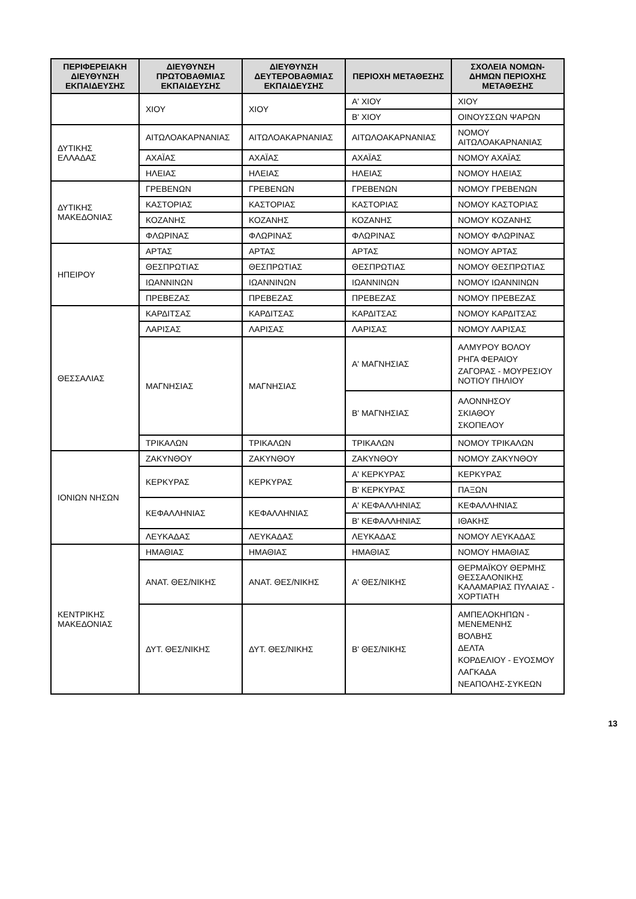| ΠΕΡΙΦΕΡΕΙΑΚΗ ΔΙΕΥΘΥΝΣΗ ΕΚΠΑΙΔΕΥΣΗΣ | ΔΙΕΥΘΥΝΣΗ ΠΡΩΤΟΒΑΘΜΙΑΣ ΕΚΠΑΙΔΕΥΣΗΣ | ΔΙΕΥΘΥΝΣΗ ΔΕΥΤΕΡΟΒΑΘΜΙΑΣ ΕΚΠΑΙΔΕΥΣΗΣ | ΠΕΡΙΟΧΗ ΜΕΤΑΘΕΣΗΣ | ΣΧΟΛΕΙΑ ΝΟΜΩΝ-ΔΗΜΩΝ ΠΕΡΙΟΧΗΣ ΜΕΤΑΘΕΣΗΣ |
| --- | --- | --- | --- | --- |
| | ΧΙΟΥ | ΧΙΟΥ | Α' ΧΙΟΥ | ΧΙΟΥ |
| | | | Β' ΧΙΟΥ | ΟΙΝΟΥΣΣΩΝ ΨΑΡΩΝ |
| ΔΥΤΙΚΗΣ ΕΛΛΑΔΑΣ | ΑΙΤΩΛΟΑΚΑΡΝΑΝΙΑΣ | ΑΙΤΩΛΟΑΚΑΡΝΑΝΙΑΣ | ΑΙΤΩΛΟΑΚΑΡΝΑΝΙΑΣ | ΝΟΜΟΥ ΑΙΤΩΛΟΑΚΑΡΝΑΝΙΑΣ |
| | ΑΧΑΪΑΣ | ΑΧΑΪΑΣ | ΑΧΑΪΑΣ | ΝΟΜΟΥ ΑΧΑΪΑΣ |
| | ΗΛΕΙΑΣ | ΗΛΕΙΑΣ | ΗΛΕΙΑΣ | ΝΟΜΟΥ ΗΛΕΙΑΣ |
| ΔΥΤΙΚΗΣ ΜΑΚΕΔΟΝΙΑΣ | ΓΡΕΒΕΝΩΝ | ΓΡΕΒΕΝΩΝ | ΓΡΕΒΕΝΩΝ | ΝΟΜΟΥ ΓΡΕΒΕΝΩΝ |
| | ΚΑΣΤΟΡΙΑΣ | ΚΑΣΤΟΡΙΑΣ | ΚΑΣΤΟΡΙΑΣ | ΝΟΜΟΥ ΚΑΣΤΟΡΙΑΣ |
| | ΚΟΖΑΝΗΣ | ΚΟΖΑΝΗΣ | ΚΟΖΑΝΗΣ | ΝΟΜΟΥ ΚΟΖΑΝΗΣ |
| | ΦΛΩΡΙΝΑΣ | ΦΛΩΡΙΝΑΣ | ΦΛΩΡΙΝΑΣ | ΝΟΜΟΥ ΦΛΩΡΙΝΑΣ |
| ΗΠΕΙΡΟΥ | ΑΡΤΑΣ | ΑΡΤΑΣ | ΑΡΤΑΣ | ΝΟΜΟΥ ΑΡΤΑΣ |
| | ΘΕΣΠΡΩΤΙΑΣ | ΘΕΣΠΡΩΤΙΑΣ | ΘΕΣΠΡΩΤΙΑΣ | ΝΟΜΟΥ ΘΕΣΠΡΩΤΙΑΣ |
| | ΙΩΑΝΝΙΝΩΝ | ΙΩΑΝΝΙΝΩΝ | ΙΩΑΝΝΙΝΩΝ | ΝΟΜΟΥ ΙΩΑΝΝΙΝΩΝ |
| | ΠΡΕΒΕΖΑΣ | ΠΡΕΒΕΖΑΣ | ΠΡΕΒΕΖΑΣ | ΝΟΜΟΥ ΠΡΕΒΕΖΑΣ |
| ΘΕΣΣΑΛΙΑΣ | ΚΑΡΔΙΤΣΑΣ | ΚΑΡΔΙΤΣΑΣ | ΚΑΡΔΙΤΣΑΣ | ΝΟΜΟΥ ΚΑΡΔΙΤΣΑΣ |
| | ΛΑΡΙΣΑΣ | ΛΑΡΙΣΑΣ | ΛΑΡΙΣΑΣ | ΝΟΜΟΥ ΛΑΡΙΣΑΣ |
| | ΜΑΓΝΗΣΙΑΣ | ΜΑΓΝΗΣΙΑΣ | Α' ΜΑΓΝΗΣΙΑΣ | ΑΛΜΥΡΟΥ ΒΟΛΟΥ ΡΗΓΑ ΦΕΡΑΙΟΥ ΖΑΓΟΡΑΣ - ΜΟΥΡΕΣΙΟΥ ΝΟΤΙΟΥ ΠΗΛΙΟΥ |
| | | | Β' ΜΑΓΝΗΣΙΑΣ | ΑΛΟΝΝΗΣΟΥ ΣΚΙΑΘΟΥ ΣΚΟΠΕΛΟΥ |
| | ΤΡΙΚΑΛΩΝ | ΤΡΙΚΑΛΩΝ | ΤΡΙΚΑΛΩΝ | ΝΟΜΟΥ ΤΡΙΚΑΛΩΝ |
| ΙΟΝΙΩΝ ΝΗΣΩΝ | ΖΑΚΥΝΘΟΥ | ΖΑΚΥΝΘΟΥ | ΖΑΚΥΝΘΟΥ | ΝΟΜΟΥ ΖΑΚΥΝΘΟΥ |
| | ΚΕΡΚΥΡΑΣ | ΚΕΡΚΥΡΑΣ | Α' ΚΕΡΚΥΡΑΣ | ΚΕΡΚΥΡΑΣ |
| | | | Β' ΚΕΡΚΥΡΑΣ | ΠΑΞΩΝ |
| | ΚΕΦΑΛΛΗΝΙΑΣ | ΚΕΦΑΛΛΗΝΙΑΣ | Α' ΚΕΦΑΛΛΗΝΙΑΣ | ΚΕΦΑΛΛΗΝΙΑΣ |
| | | | Β' ΚΕΦΑΛΛΗΝΙΑΣ | ΙΘΑΚΗΣ |
| | ΛΕΥΚΑΔΑΣ | ΛΕΥΚΑΔΑΣ | ΛΕΥΚΑΔΑΣ | ΝΟΜΟΥ ΛΕΥΚΑΔΑΣ |
| ΚΕΝΤΡΙΚΗΣ ΜΑΚΕΔΟΝΙΑΣ | ΗΜΑΘΙΑΣ | ΗΜΑΘΙΑΣ | ΗΜΑΘΙΑΣ | ΝΟΜΟΥ ΗΜΑΘΙΑΣ |
| | ΑΝΑΤ. ΘΕΣ/ΝΙΚΗΣ | ΑΝΑΤ. ΘΕΣ/ΝΙΚΗΣ | Α' ΘΕΣ/ΝΙΚΗΣ | ΘΕΡΜΑΪΚΟΥ ΘΕΡΜΗΣ ΘΕΣΣΑΛΟΝΙΚΗΣ ΚΑΛΑΜΑΡΙΑΣ ΠΥΛΑΙΑΣ - ΧΟΡΤΙΑΤΗ |
| | ΔΥΤ. ΘΕΣ/ΝΙΚΗΣ | ΔΥΤ. ΘΕΣ/ΝΙΚΗΣ | Β' ΘΕΣ/ΝΙΚΗΣ | ΑΜΠΕΛΟΚΗΠΩΝ - ΜΕΝΕΜΕΝΗΣ ΒΟΛΒΗΣ ΔΕΛΤΑ ΚΟΡΔΕΛΙΟΥ - ΕΥΟΣΜΟΥ ΛΑΓΚΑΔΑ ΝΕΑΠΟΛΗΣ-ΣΥΚΕΩΝ |
13